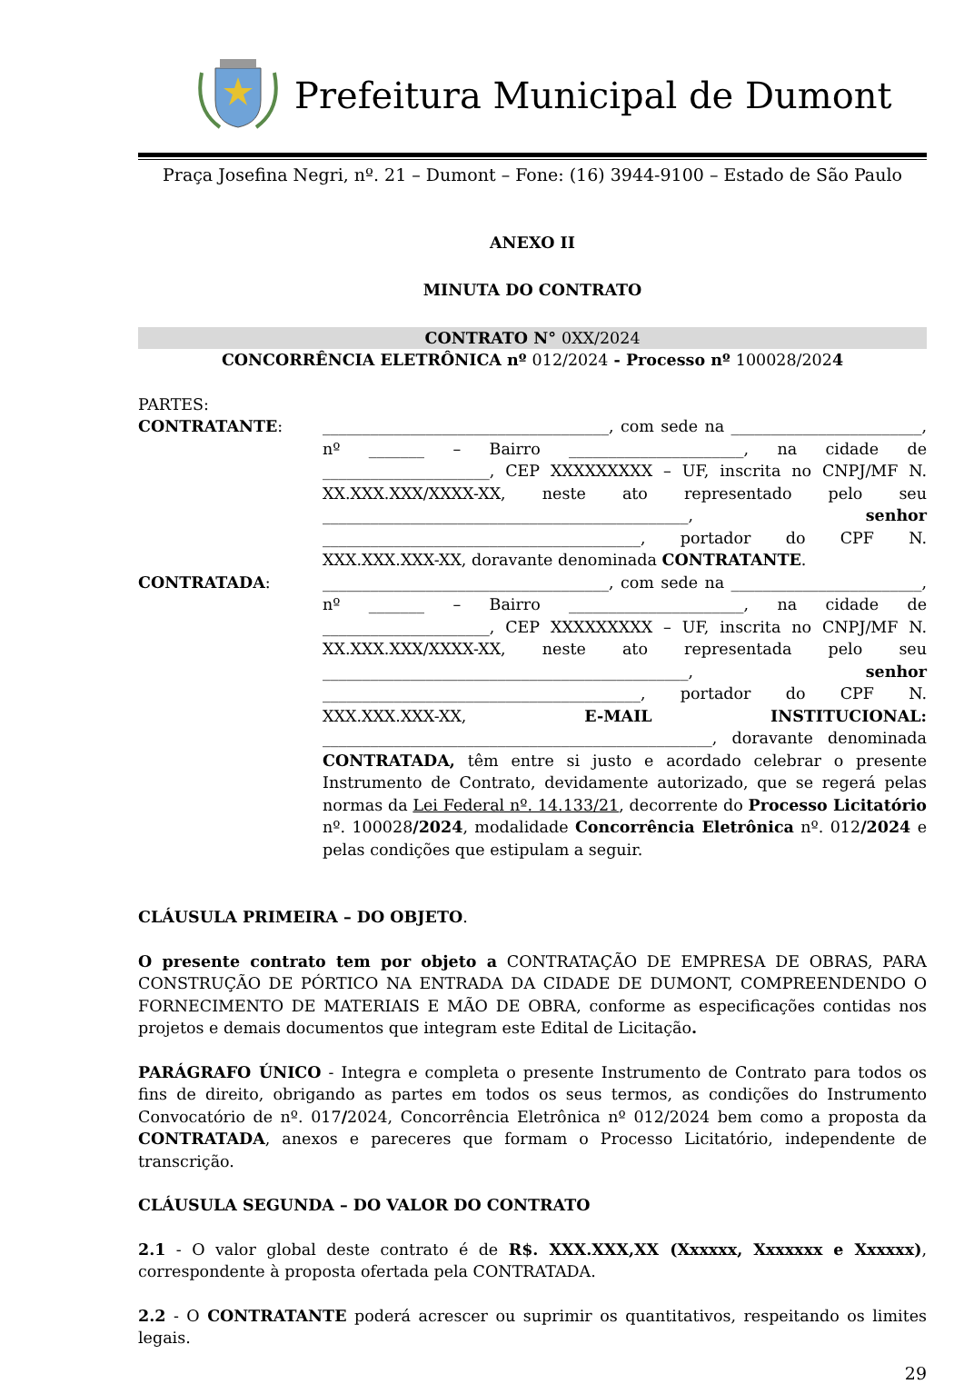Prefeitura Municipal de Dumont
Praça Josefina Negri, nº. 21 – Dumont – Fone: (16) 3944-9100 – Estado de São Paulo
ANEXO II
MINUTA DO CONTRATO
CONTRATO N° 0XX/2024
CONCORRÊNCIA ELETRÔNICA nº 012/2024 - Processo nº 100028/2024
PARTES:
CONTRATANTE: ____________________________________, com sede na ________________________, nº _______ – Bairro ______________________, na cidade de _____________________, CEP XXXXXXXXX – UF, inscrita no CNPJ/MF N. XX.XXX.XXX/XXXX-XX, neste ato representado pelo seu ______________________________________________, senhor ________________________________________, portador do CPF N. XXX.XXX.XXX-XX, doravante denominada CONTRATANTE.
CONTRATADA: ____________________________________, com sede na ________________________, nº _______ – Bairro ______________________, na cidade de _____________________, CEP XXXXXXXXX – UF, inscrita no CNPJ/MF N. XX.XXX.XXX/XXXX-XX, neste ato representada pelo seu ______________________________________________, senhor ________________________________________, portador do CPF N. XXX.XXX.XXX-XX, E-MAIL INSTITUCIONAL: _________________________________________________, doravante denominada CONTRATADA, têm entre si justo e acordado celebrar o presente Instrumento de Contrato, devidamente autorizado, que se regerá pelas normas da Lei Federal nº. 14.133/21, decorrente do Processo Licitatório nº. 100028/2024, modalidade Concorrência Eletrônica nº. 012/2024 e pelas condições que estipulam a seguir.
CLÁUSULA PRIMEIRA – DO OBJETO.
O presente contrato tem por objeto a CONTRATAÇÃO DE EMPRESA DE OBRAS, PARA CONSTRUÇÃO DE PÓRTICO NA ENTRADA DA CIDADE DE DUMONT, COMPREENDENDO O FORNECIMENTO DE MATERIAIS E MÃO DE OBRA, conforme as especificações contidas nos projetos e demais documentos que integram este Edital de Licitação.
PARÁGRAFO ÚNICO - Integra e completa o presente Instrumento de Contrato para todos os fins de direito, obrigando as partes em todos os seus termos, as condições do Instrumento Convocatório de nº. 017/2024, Concorrência Eletrônica nº 012/2024 bem como a proposta da CONTRATADA, anexos e pareceres que formam o Processo Licitatório, independente de transcrição.
CLÁUSULA SEGUNDA – DO VALOR DO CONTRATO
2.1 - O valor global deste contrato é de R$. XXX.XXX,XX (Xxxxxx, Xxxxxxx e Xxxxxx), correspondente à proposta ofertada pela CONTRATADA.
2.2 - O CONTRATANTE poderá acrescer ou suprimir os quantitativos, respeitando os limites legais.
29